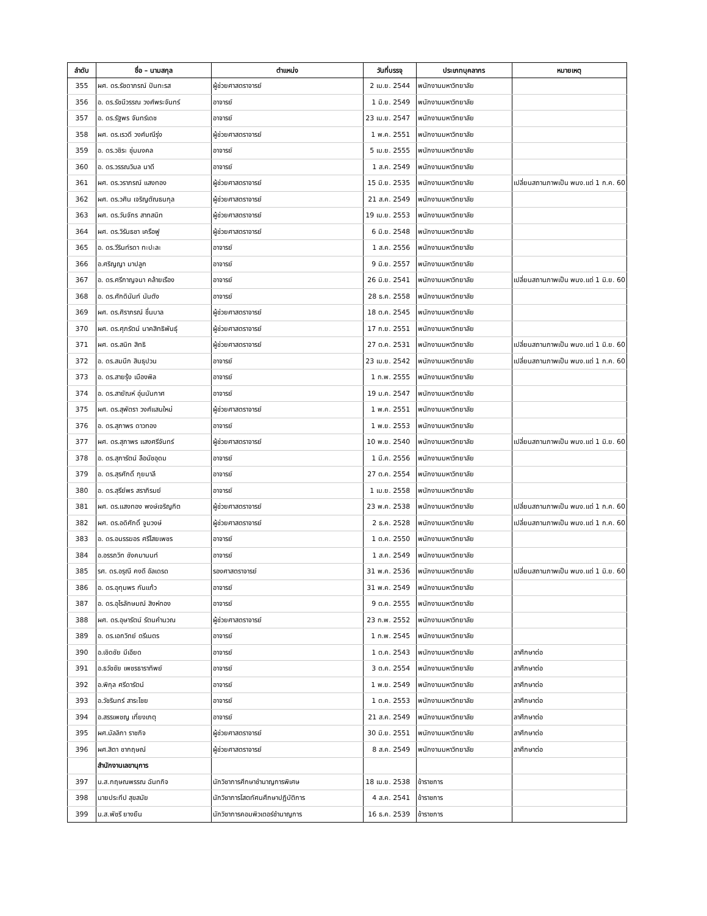| ลำดับ | ชื่อ – นามสกุล | ตำแหน่ง | วันที่บรรจุ | ประเภทบุคลากร | หมายเหตุ |
| --- | --- | --- | --- | --- | --- |
| 355 | ผศ. ดร.รัชดาภรณ์ ปันทะรส | ผู้ช่วยศาสตราจารย์ | 2 เม.ย. 2544 | พนักงานมหาวิทยาลัย | |
| 356 | อ. ดร.รัชนีวรรณ วงศ์พระจันทร์ | อาจารย์ | 1 มิ.ย. 2549 | พนักงานมหาวิทยาลัย | |
| 357 | อ. ดร.รัฐพร จันทร์เดช | อาจารย์ | 23 เม.ย. 2547 | พนักงานมหาวิทยาลัย | |
| 358 | ผศ. ดร.เรวดี วงศ์มณีรุ่ง | ผู้ช่วยศาสตราจารย์ | 1 พ.ค. 2551 | พนักงานมหาวิทยาลัย | |
| 359 | อ. ดร.วชิระ ชุ่มมงคล | อาจารย์ | 5 เม.ย. 2555 | พนักงานมหาวิทยาลัย | |
| 360 | อ. ดร.วรรณวิมล นาดี | อาจารย์ | 1 ส.ค. 2549 | พนักงานมหาวิทยาลัย | |
| 361 | ผศ. ดร.วราภรณ์ แสงทอง | ผู้ช่วยศาสตราจารย์ | 15 มิ.ย. 2535 | พนักงานมหาวิทยาลัย | เปลี่ยนสถานภาพเป็น พนง.แต่ 1 ก.ค. 60 |
| 362 | ผศ. ดร.วศิน เจริญตัณธนกุล | ผู้ช่วยศาสตราจารย์ | 21 ส.ค. 2549 | พนักงานมหาวิทยาลัย | |
| 363 | ผศ. ดร.วันจักร สาทสนิท | ผู้ช่วยศาสตราจารย์ | 19 เม.ย. 2553 | พนักงานมหาวิทยาลัย | |
| 364 | ผศ. ดร.วิรันธชา เครือฟู | ผู้ช่วยศาสตราจารย์ | 6 มิ.ย. 2548 | พนักงานมหาวิทยาลัย | |
| 365 | อ. ดร.วีรินท์รดา ทะปะละ | อาจารย์ | 1 ส.ค. 2556 | พนักงานมหาวิทยาลัย | |
| 366 | อ.ศริญญา มาปลูก | อาจารย์ | 9 มิ.ย. 2557 | พนักงานมหาวิทยาลัย | |
| 367 | อ. ดร.ศรีกาญจนา คล้ายเรือง | อาจารย์ | 26 มิ.ย. 2541 | พนักงานมหาวิทยาลัย | เปลี่ยนสถานภาพเป็น พนง.แต่ 1 มิ.ย. 60 |
| 368 | อ. ดร.ศักดินันท์ นันตัง | อาจารย์ | 28 ธ.ค. 2558 | พนักงานมหาวิทยาลัย | |
| 369 | ผศ. ดร.ศิราภรณ์ ชื่นบาล | ผู้ช่วยศาสตราจารย์ | 18 ต.ค. 2545 | พนักงานมหาวิทยาลัย | |
| 370 | ผศ. ดร.ศุภรัตน์ นาคสิทธิพันธุ์ | ผู้ช่วยศาสตราจารย์ | 17 ก.ย. 2551 | พนักงานมหาวิทยาลัย | |
| 371 | ผศ. ดร.สนิท สิทธิ | ผู้ช่วยศาสตราจารย์ | 27 ต.ค. 2531 | พนักงานมหาวิทยาลัย | เปลี่ยนสถานภาพเป็น พนง.แต่ 1 มิ.ย. 60 |
| 372 | อ. ดร.สมนึก สินธุปวน | อาจารย์ | 23 เม.ย. 2542 | พนักงานมหาวิทยาลัย | เปลี่ยนสถานภาพเป็น พนง.แต่ 1 ก.ค. 60 |
| 373 | อ. ดร.สายรุ้ง เมืองพิล | อาจารย์ | 1 ก.พ. 2555 | พนักงานมหาวิทยาลัย | |
| 374 | อ. ดร.สายัณห์ อุ่นนันกาศ | อาจารย์ | 19 ม.ค. 2547 | พนักงานมหาวิทยาลัย | |
| 375 | ผศ. ดร.สุพัตรา วงศ์แสนใหม่ | ผู้ช่วยศาสตราจารย์ | 1 พ.ค. 2551 | พนักงานมหาวิทยาลัย | |
| 376 | อ. ดร.สุภาพร ดาวทอง | อาจารย์ | 1 พ.ย. 2553 | พนักงานมหาวิทยาลัย | |
| 377 | ผศ. ดร.สุภาพร แสงศรีจันทร์ | ผู้ช่วยศาสตราจารย์ | 10 พ.ย. 2540 | พนักงานมหาวิทยาลัย | เปลี่ยนสถานภาพเป็น พนง.แต่ 1 มิ.ย. 60 |
| 378 | อ. ดร.สุภารัตน์ ลือนัชอุดม | อาจารย์ | 1 มี.ค. 2556 | พนักงานมหาวิทยาลัย | |
| 379 | อ. ดร.สุรศักดิ์ กุยมาลี | อาจารย์ | 27 ต.ค. 2554 | พนักงานมหาวิทยาลัย | |
| 380 | อ. ดร.สุรีย์พร สราภิรมย์ | อาจารย์ | 1 เม.ย. 2558 | พนักงานมหาวิทยาลัย | |
| 381 | ผศ. ดร.แสงทอง พงษ์เจริญกิต | ผู้ช่วยศาสตราจารย์ | 23 พ.ค. 2538 | พนักงานมหาวิทยาลัย | เปลี่ยนสถานภาพเป็น พนง.แต่ 1 ก.ค. 60 |
| 382 | ผศ. ดร.อดิศักดิ์ จูมวงษ์ | ผู้ช่วยศาสตราจารย์ | 2 ธ.ค. 2528 | พนักงานมหาวิทยาลัย | เปลี่ยนสถานภาพเป็น พนง.แต่ 1 ก.ค. 60 |
| 383 | อ. ดร.อนรรฆอร ศรีไสยเพชร | อาจารย์ | 1 ต.ค. 2550 | พนักงานมหาวิทยาลัย | |
| 384 | อ.อรรถวิท ชังคมานนท์ | อาจารย์ | 1 ส.ค. 2549 | พนักงานมหาวิทยาลัย | |
| 385 | รศ. ดร.อรุณี คงดี อัลเดรด | รองศาสตราจารย์ | 31 พ.ค. 2536 | พนักงานมหาวิทยาลัย | เปลี่ยนสถานภาพเป็น พนง.แต่ 1 มิ.ย. 60 |
| 386 | อ. ดร.อุทุมพร กันแก้ว | อาจารย์ | 31 พ.ค. 2549 | พนักงานมหาวิทยาลัย | |
| 387 | อ. ดร.อุไรลักษมณ์ สิงห์ทอง | อาจารย์ | 9 ต.ค. 2555 | พนักงานมหาวิทยาลัย | |
| 388 | ผศ. ดร.อุษารัตน์ รัตนคำนวณ | ผู้ช่วยศาสตราจารย์ | 23 ก.พ. 2552 | พนักงานมหาวิทยาลัย | |
| 389 | อ. ดร.เอกวิทย์ ตรีเนตร | อาจารย์ | 1 ก.พ. 2545 | พนักงานมหาวิทยาลัย | |
| 390 | อ.เชิดชัย มีเอียด | อาจารย์ | 1 ต.ค. 2543 | พนักงานมหาวิทยาลัย | ลาศึกษาต่อ |
| 391 | อ.ธวัชชัย เพชรธาราทิพย์ | อาจารย์ | 3 ต.ค. 2554 | พนักงานมหาวิทยาลัย | ลาศึกษาต่อ |
| 392 | อ.พิกุล ศรีดารัตน์ | อาจารย์ | 1 พ.ย. 2549 | พนักงานมหาวิทยาลัย | ลาศึกษาต่อ |
| 393 | อ.วัชรินทร์ สาระไชย | อาจารย์ | 1 ต.ค. 2553 | พนักงานมหาวิทยาลัย | ลาศึกษาต่อ |
| 394 | อ.สรรเพชญ เที่ยงเกตุ | อาจารย์ | 21 ส.ค. 2549 | พนักงานมหาวิทยาลัย | ลาศึกษาต่อ |
| 395 | ผศ.มัลลิกา ราชกิจ | ผู้ช่วยศาสตราจารย์ | 30 มิ.ย. 2551 | พนักงานมหาวิทยาลัย | ลาศึกษาต่อ |
| 396 | ผศ.สิตา ชากฤษณ์ | ผู้ช่วยศาสตราจารย์ | 8 ส.ค. 2549 | พนักงานมหาวิทยาลัย | ลาศึกษาต่อ |
| | สำนักงานเลขานุการ | | | | |
| 397 | น.ส.กฤษณพรรณ ฉันทกิจ | นักวิชาการศึกษาชำนาญการพิเศษ | 18 เม.ย. 2538 | ข้าราชการ | |
| 398 | นายประทีป สุขสมัย | นักวิชาการโสตทัศนศึกษาปฏิบัติการ | 4 ส.ค. 2541 | ข้าราชการ | |
| 399 | น.ส.พัชรี ยางยืน | นักวิชาการคอมพิวเตอร์ชำนาญการ | 16 ธ.ค. 2539 | ข้าราชการ | |